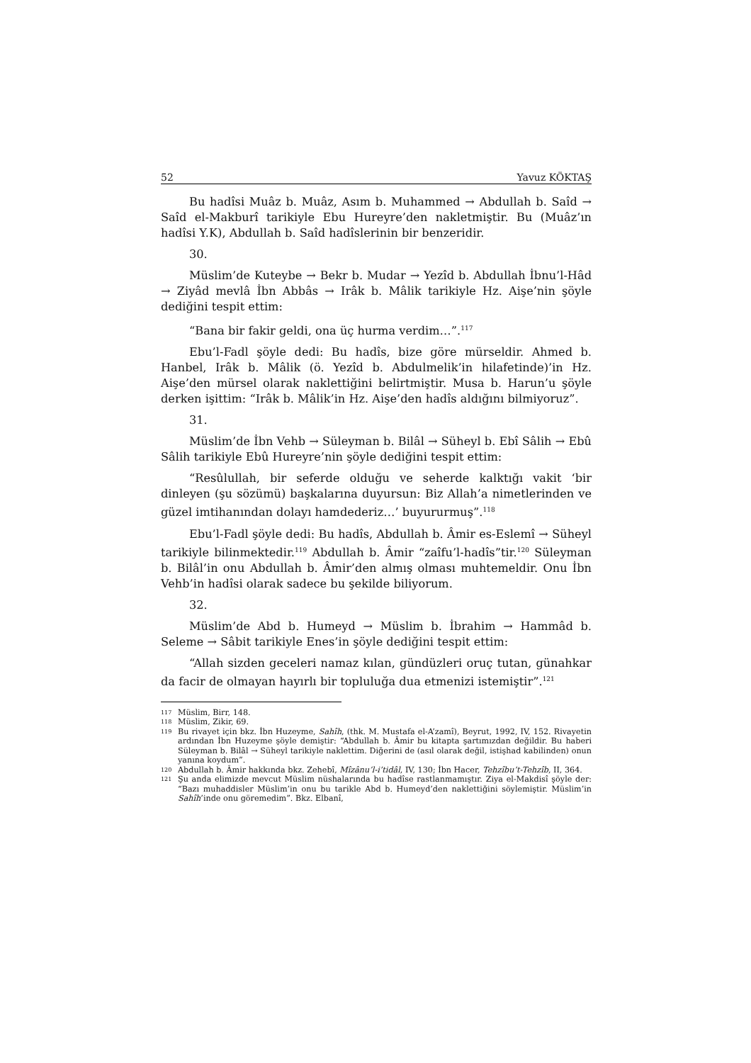52 Yavuz KÖKTAŞ
Bu hadîsi Muâz b. Muâz, Asım b. Muhammed → Abdullah b. Saîd → Saîd el-Makburî tarikiyle Ebu Hureyre’den nakletmiştir. Bu (Muâz’ın hadîsi Y.K), Abdullah b. Saîd hadîslerinin bir benzeridir.
30.
Müslim’de Kuteybe → Bekr b. Mudar → Yezîd b. Abdullah İbnu’l-Hâd → Ziyâd mevlâ İbn Abbâs → Irâk b. Mâlik tarikiyle Hz. Aişe’nin şöyle dediğini tespit ettim:
“Bana bir fakir geldi, ona üç hurma verdim…”.<sup>117</sup>
Ebu’l-Fadl şöyle dedi: Bu hadîs, bize göre mürseldir. Ahmed b. Hanbel, Irâk b. Mâlik (ö. Yezîd b. Abdulmelik’in hilafetinde)’in Hz. Aişe’den mürsel olarak naklettiğini belirtmiştir. Musa b. Harun’u şöyle derken işittim: “Irâk b. Mâlik’in Hz. Aişe’den hadîs aldığını bilmiyoruz”.
31.
Müslim’de İbn Vehb → Süleyman b. Bilâl → Süheyl b. Ebî Sâlih → Ebû Sâlih tarikiyle Ebû Hureyre’nin şöyle dediğini tespit ettim:
“Resûlullah, bir seferde olduğu ve seherde kalktığı vakit ‘bir dinleyen (şu sözümü) başkalarına duyursun: Biz Allah’a nimetlerinden ve güzel imtihanından dolayı hamdederiz…’ buyururmuş”.<sup>118</sup>
Ebu’l-Fadl şöyle dedi: Bu hadîs, Abdullah b. Âmir es-Eslemî → Süheyl tarikiyle bilinmektedir.<sup>119</sup> Abdullah b. Âmir “zaîfu’l-hadîs”tir.<sup>120</sup> Süleyman b. Bilâl’in onu Abdullah b. Âmir’den almış olması muhtemeldir. Onu İbn Vehb’in hadîsi olarak sadece bu şekilde biliyorum.
32.
Müslim’de Abd b. Humeyd → Müslim b. İbrahim → Hammâd b. Seleme → Sâbit tarikiyle Enes’in şöyle dediğini tespit ettim:
“Allah sizden geceleri namaz kılan, gündüzleri oruç tutan, günahkar da facir de olmayan hayırlı bir topluluğa dua etmenizi istemiştir”.<sup>121</sup>
117 Müslim, Birr, 148.
118 Müslim, Zikir, 69.
119 Bu rivayet için bkz. İbn Huzeyme, Sahîh, (thk. M. Mustafa el-A’zamî), Beyrut, 1992, IV, 152. Rivayetin ardından İbn Huzeyme şöyle demiştir: “Abdullah b. Âmir bu kitapta şartımızdan değildir. Bu haberi Süleyman b. Bilâl → Süheyl tarikiyle naklettim. Diğerini de (asıl olarak değil, istişhad kabilinden) onun yanına koydum”.
120 Abdullah b. Âmir hakkında bkz. Zehebî, Mîzânu’l-i’tidâl, IV, 130; İbn Hacer, Tehzîbu’t-Tehzîb, II, 364.
121 Şu anda elimizde mevcut Müslim nüshalarında bu hadîse rastlanmamıştır. Ziya el-Makdisî şöyle der: “Bazı muhaddisler Müslim’in onu bu tarikle Abd b. Humeyd’den naklettiğini söylemiştir. Müslim’in Sahîh’inde onu göremedim”. Bkz. Elbanî,